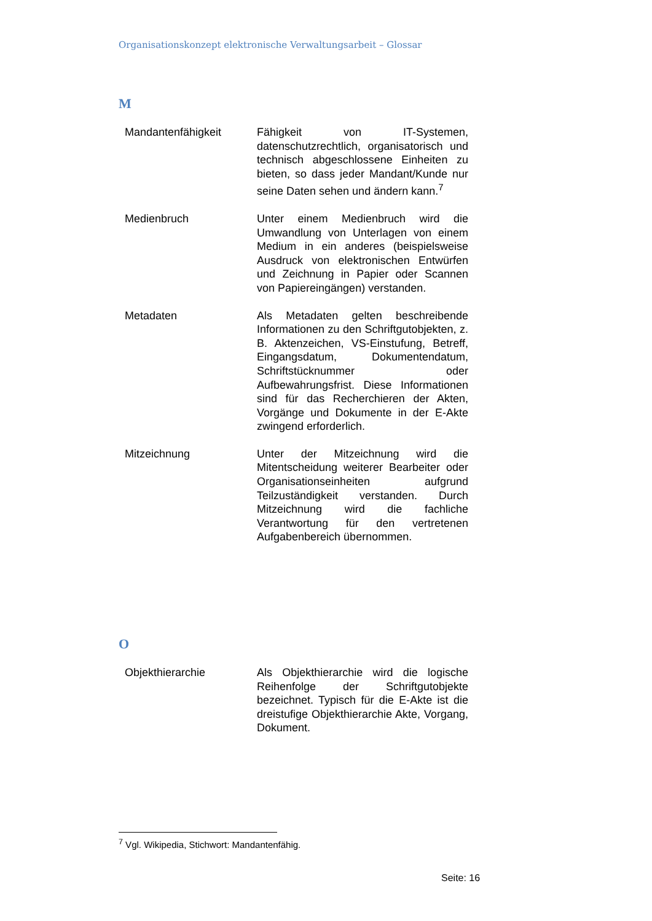Organisationskonzept elektronische Verwaltungsarbeit – Glossar
M
Mandantenfähigkeit Fähigkeit von IT-Systemen, datenschutzrechtlich, organisatorisch und technisch abgeschlossene Einheiten zu bieten, so dass jeder Mandant/Kunde nur seine Daten sehen und ändern kann.<sup>7</sup>
Medienbruch Unter einem Medienbruch wird die Umwandlung von Unterlagen von einem Medium in ein anderes (beispielsweise Ausdruck von elektronischen Entwürfen und Zeichnung in Papier oder Scannen von Papiereingängen) verstanden.
Metadaten Als Metadaten gelten beschreibende Informationen zu den Schriftgutobjekten, z. B. Aktenzeichen, VS-Einstufung, Betreff, Eingangsdatum, Dokumentendatum, Schriftstücknummer oder Aufbewahrungsfrist. Diese Informationen sind für das Recherchieren der Akten, Vorgänge und Dokumente in der E-Akte zwingend erforderlich.
Mitzeichnung Unter der Mitzeichnung wird die Mitentscheidung weiterer Bearbeiter oder Organisationseinheiten aufgrund Teilzuständigkeit verstanden. Durch Mitzeichnung wird die fachliche Verantwortung für den vertretenen Aufgabenbereich übernommen.
O
Objekthierarchie Als Objekthierarchie wird die logische Reihenfolge der Schriftgutobjekte bezeichnet. Typisch für die E-Akte ist die dreistufige Objekthierarchie Akte, Vorgang, Dokument.
<sup>7</sup> Vgl. Wikipedia, Stichwort: Mandantenfähig.
Seite: 16